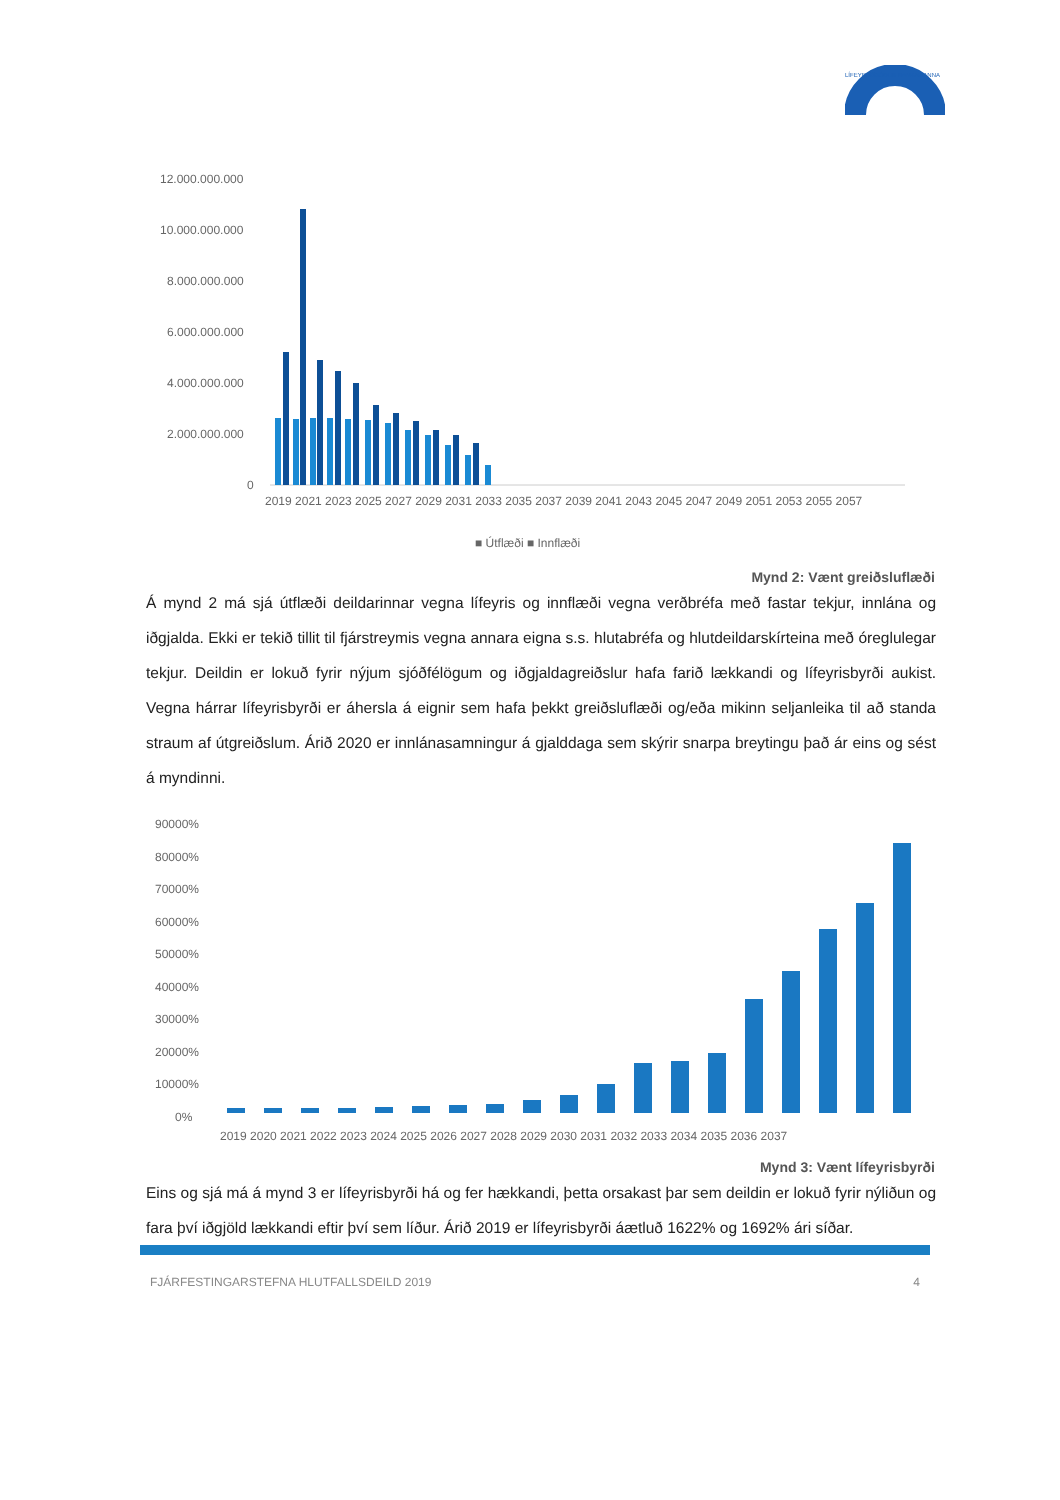LÍFEYRISSJÓÐUR BANKAMANNA
12.000.000.000
10.000.000.000
8.000.000.000
6.000.000.000
4.000.000.000
2.000.000.000
0
2019 2021 2023 2025 2027 2029 2031 2033 2035 2037 2039 2041 2043 2045 2047 2049 2051 2053 2055 2057
■ Útflæði ■ Innflæði
Mynd 2: Vænt greiðsluflæði
Á mynd 2 má sjá útflæði deildarinnar vegna lífeyris og innflæði vegna verðbréfa með fastar tekjur, innlána og iðgjalda. Ekki er tekið tillit til fjárstreymis vegna annara eigna s.s. hlutabréfa og hlutdeildarskírteina með óreglulegar tekjur. Deildin er lokuð fyrir nýjum sjóðfélögum og iðgjaldagreiðslur hafa farið lækkandi og lífeyrisbyrði aukist. Vegna hárrar lífeyrisbyrði er áhersla á eignir sem hafa þekkt greiðsluflæði og/eða mikinn seljanleika til að standa straum af útgreiðslum. Árið 2020 er innlánasamningur á gjalddaga sem skýrir snarpa breytingu það ár eins og sést á myndinni.
90000%
80000%
70000%
60000%
50000%
40000%
30000%
20000%
10000%
0%
2019 2020 2021 2022 2023 2024 2025 2026 2027 2028 2029 2030 2031 2032 2033 2034 2035 2036 2037
Mynd 3: Vænt lífeyrisbyrði
Eins og sjá má á mynd 3 er lífeyrisbyrði há og fer hækkandi, þetta orsakast þar sem deildin er lokuð fyrir nýliðun og fara því iðgjöld lækkandi eftir því sem líður. Árið 2019 er lífeyrisbyrði áætluð 1622% og 1692% ári síðar.
FJÁRFESTINGARSTEFNA HLUTFALLSDEILD 2019 4